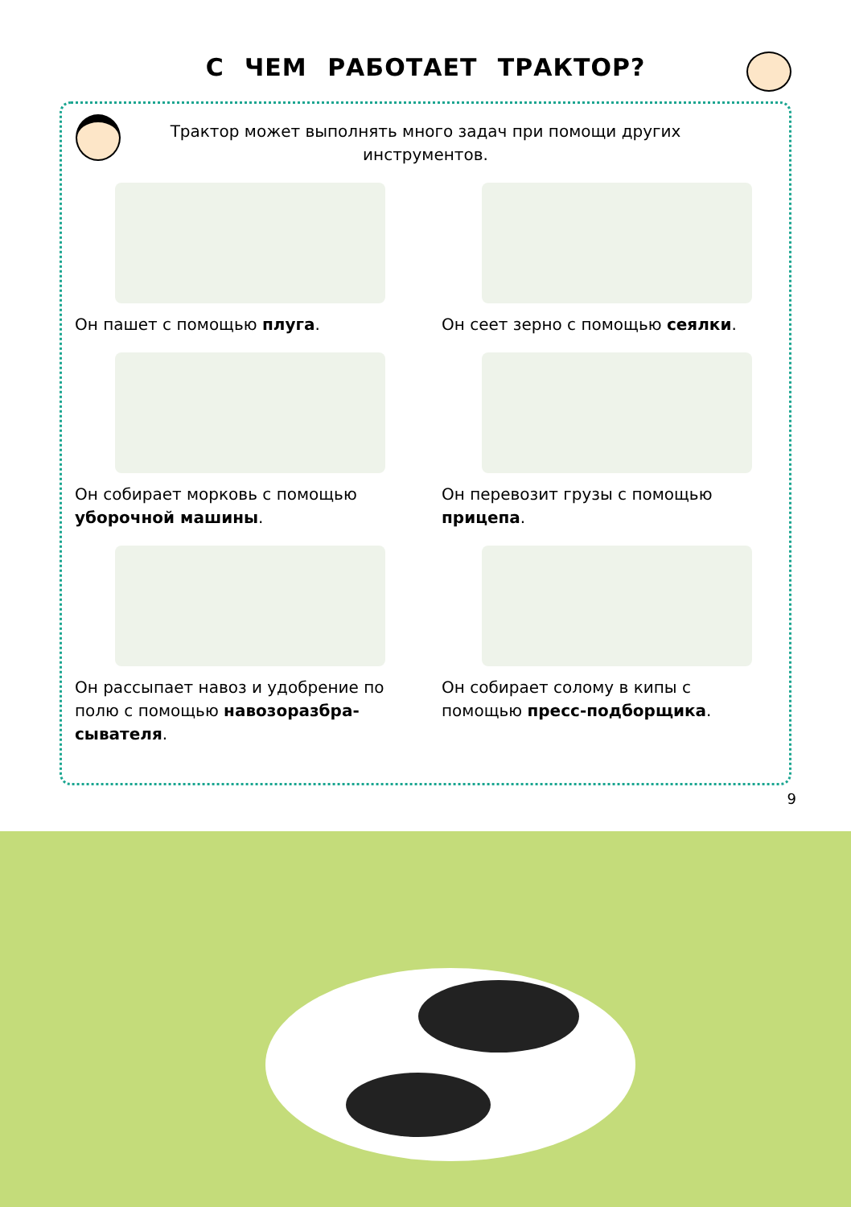С ЧЕМ РАБОТАЕТ ТРАКТОР?
Трактор может выполнять много задач при помощи других инструментов.
Он пашет с помощью плуга.
Он сеет зерно с помощью сеялки.
Он собирает морковь с помощью уборочной машины.
Он перевозит грузы с помощью прицепа.
Он рассыпает навоз и удобрение по полю с помощью навозоразбра-сывателя.
Он собирает солому в кипы с помощью пресс-подборщика.
9